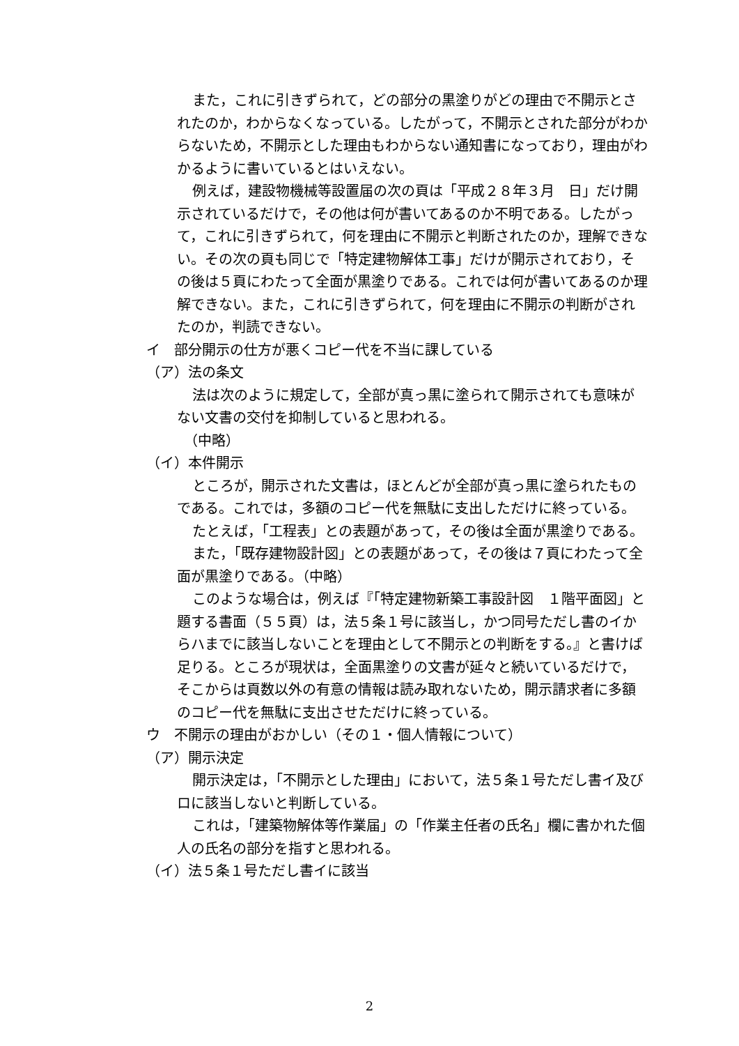また，これに引きずられて，どの部分の黒塗りがどの理由で不開示とされたのか，わからなくなっている。したがって，不開示とされた部分がわからないため，不開示とした理由もわからない通知書になっており，理由がわかるように書いているとはいえない。
例えば，建設物機械等設置届の次の頁は「平成２８年３月　日」だけ開示されているだけで，その他は何が書いてあるのか不明である。したがって，これに引きずられて，何を理由に不開示と判断されたのか，理解できない。その次の頁も同じで「特定建物解体工事」だけが開示されており，その後は５頁にわたって全面が黒塗りである。これでは何が書いてあるのか理解できない。また，これに引きずられて，何を理由に不開示の判断がされたのか，判読できない。
イ　部分開示の仕方が悪くコピー代を不当に課している
（ア）法の条文
法は次のように規定して，全部が真っ黒に塗られて開示されても意味がない文書の交付を抑制していると思われる。
　（中略）
（イ）本件開示
ところが，開示された文書は，ほとんどが全部が真っ黒に塗られたものである。これでは，多額のコピー代を無駄に支出しただけに終っている。
たとえば，「工程表」との表題があって，その後は全面が黒塗りである。
また，「既存建物設計図」との表題があって，その後は７頁にわたって全面が黒塗りである。（中略）
このような場合は，例えば『「特定建物新築工事設計図　１階平面図」と題する書面（５５頁）は，法５条１号に該当し，かつ同号ただし書のイからハまでに該当しないことを理由として不開示との判断をする。』と書けば足りる。ところが現状は，全面黒塗りの文書が延々と続いているだけで，そこからは頁数以外の有意の情報は読み取れないため，開示請求者に多額のコピー代を無駄に支出させただけに終っている。
ウ　不開示の理由がおかしい（その１・個人情報について）
（ア）開示決定
開示決定は，「不開示とした理由」において，法５条１号ただし書イ及びロに該当しないと判断している。
これは，「建築物解体等作業届」の「作業主任者の氏名」欄に書かれた個人の氏名の部分を指すと思われる。
（イ）法５条１号ただし書イに該当
2